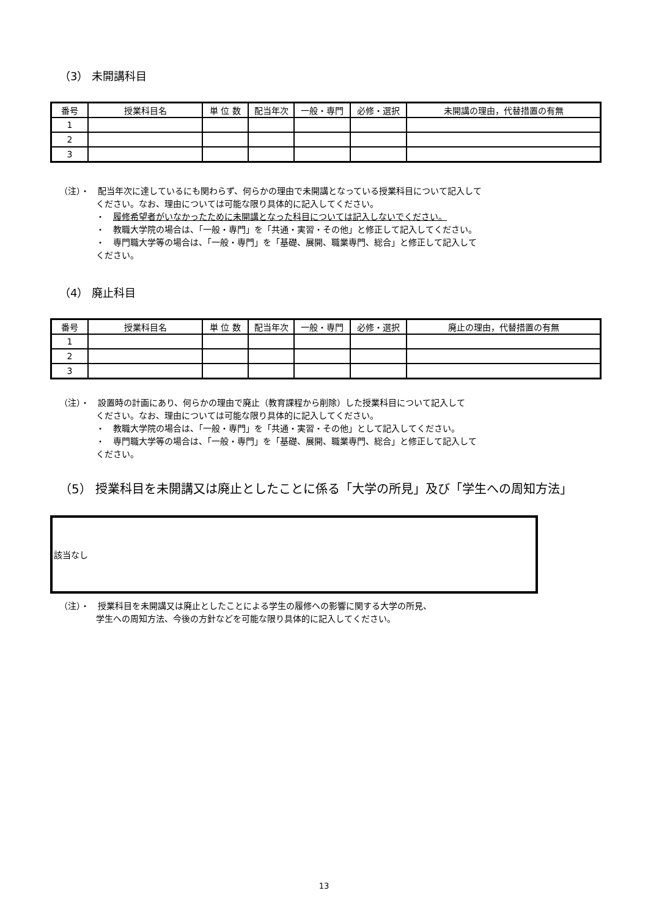（3） 未開講科目
| 番号 | 授業科目名 | 単 位 数 | 配当年次 | 一般・専門 | 必修・選択 | 未開講の理由，代替措置の有無 |
| --- | --- | --- | --- | --- | --- | --- |
| 1 | | | | | | |
| 2 | | | | | | |
| 3 | | | | | | |
（注）・　配当年次に達しているにも関わらず、何らかの理由で未開講となっている授業科目について記入して
ください。なお、理由については可能な限り具体的に記入してください。
・　履修希望者がいなかったために未開講となった科目については記入しないでください。
・　教職大学院の場合は、「一般・専門」を「共通・実習・その他」と修正して記入してください。
・　専門職大学等の場合は、「一般・専門」を「基礎、展開、職業専門、総合」と修正して記入して
ください。
（4） 廃止科目
| 番号 | 授業科目名 | 単 位 数 | 配当年次 | 一般・専門 | 必修・選択 | 廃止の理由，代替措置の有無 |
| --- | --- | --- | --- | --- | --- | --- |
| 1 | | | | | | |
| 2 | | | | | | |
| 3 | | | | | | |
（注）・　設置時の計画にあり、何らかの理由で廃止（教育課程から削除）した授業科目について記入して
ください。なお、理由については可能な限り具体的に記入してください。
・　教職大学院の場合は、「一般・専門」を「共通・実習・その他」として記入してください。
・　専門職大学等の場合は、「一般・専門」を「基礎、展開、職業専門、総合」と修正して記入して
ください。
（5） 授業科目を未開講又は廃止としたことに係る「大学の所見」及び「学生への周知方法」
該当なし
（注）・　授業科目を未開講又は廃止としたことによる学生の履修への影響に関する大学の所見、
学生への周知方法、今後の方針などを可能な限り具体的に記入してください。
13